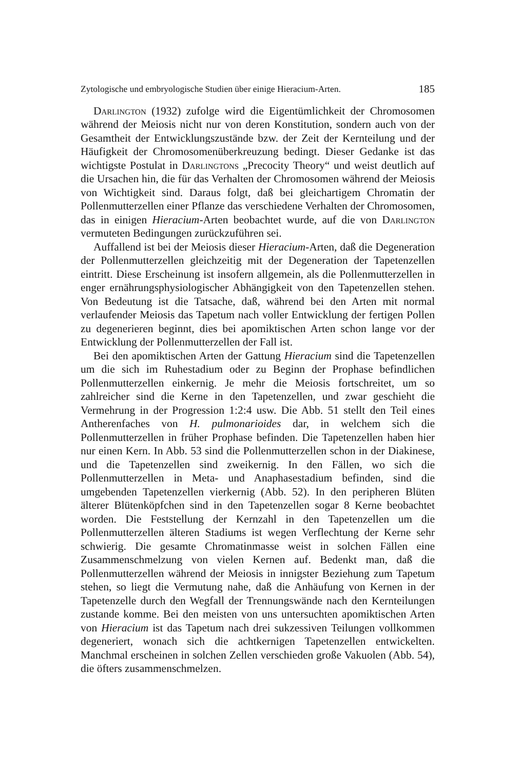Zytologische und embryologische Studien über einige Hieracium-Arten. 185
Darlington (1932) zufolge wird die Eigentümlichkeit der Chromosomen während der Meiosis nicht nur von deren Konstitution, sondern auch von der Gesamtheit der Entwicklungszustände bzw. der Zeit der Kernteilung und der Häufigkeit der Chromosomenüberkreuzung bedingt. Dieser Gedanke ist das wichtigste Postulat in Darlingtons „Precocity Theory“ und weist deutlich auf die Ursachen hin, die für das Verhalten der Chromosomen während der Meiosis von Wichtigkeit sind. Daraus folgt, daß bei gleichartigem Chromatin der Pollenmutterzellen einer Pflanze das verschiedene Verhalten der Chromosomen, das in einigen Hieracium-Arten beobachtet wurde, auf die von Darlington vermuteten Bedingungen zurückzuführen sei.
Auffallend ist bei der Meiosis dieser Hieracium-Arten, daß die Degeneration der Pollenmutterzellen gleichzeitig mit der Degeneration der Tapetenzellen eintritt. Diese Erscheinung ist insofern allgemein, als die Pollenmutterzellen in enger ernährungsphysiologischer Abhängigkeit von den Tapetenzellen stehen. Von Bedeutung ist die Tatsache, daß, während bei den Arten mit normal verlaufender Meiosis das Tapetum nach voller Entwicklung der fertigen Pollen zu degenerieren beginnt, dies bei apomiktischen Arten schon lange vor der Entwicklung der Pollenmutterzellen der Fall ist.
Bei den apomiktischen Arten der Gattung Hieracium sind die Tapetenzellen um die sich im Ruhestadium oder zu Beginn der Prophase befindlichen Pollenmutterzellen einkernig. Je mehr die Meiosis fortschreitet, um so zahlreicher sind die Kerne in den Tapetenzellen, und zwar geschieht die Vermehrung in der Progression 1:2:4 usw. Die Abb. 51 stellt den Teil eines Antherenfaches von H. pulmonarioides dar, in welchem sich die Pollenmutterzellen in früher Prophase befinden. Die Tapetenzellen haben hier nur einen Kern. In Abb. 53 sind die Pollenmutterzellen schon in der Diakinese, und die Tapetenzellen sind zweikernig. In den Fällen, wo sich die Pollenmutterzellen in Meta- und Anaphasestadium befinden, sind die umgebenden Tapetenzellen vierkernig (Abb. 52). In den peripheren Blüten älterer Blütenköpfchen sind in den Tapetenzellen sogar 8 Kerne beobachtet worden. Die Feststellung der Kernzahl in den Tapetenzellen um die Pollenmutterzellen älteren Stadiums ist wegen Verflechtung der Kerne sehr schwierig. Die gesamte Chromatinmasse weist in solchen Fällen eine Zusammenschmelzung von vielen Kernen auf. Bedenkt man, daß die Pollenmutterzellen während der Meiosis in innigster Beziehung zum Tapetum stehen, so liegt die Vermutung nahe, daß die Anhäufung von Kernen in der Tapetenzelle durch den Wegfall der Trennungswände nach den Kernteilungen zustande komme. Bei den meisten von uns untersuchten apomiktischen Arten von Hieracium ist das Tapetum nach drei sukzessiven Teilungen vollkommen degeneriert, wonach sich die achtkernigen Tapetenzellen entwickelten. Manchmal erscheinen in solchen Zellen verschieden große Vakuolen (Abb. 54), die öfters zusammenschmelzen.